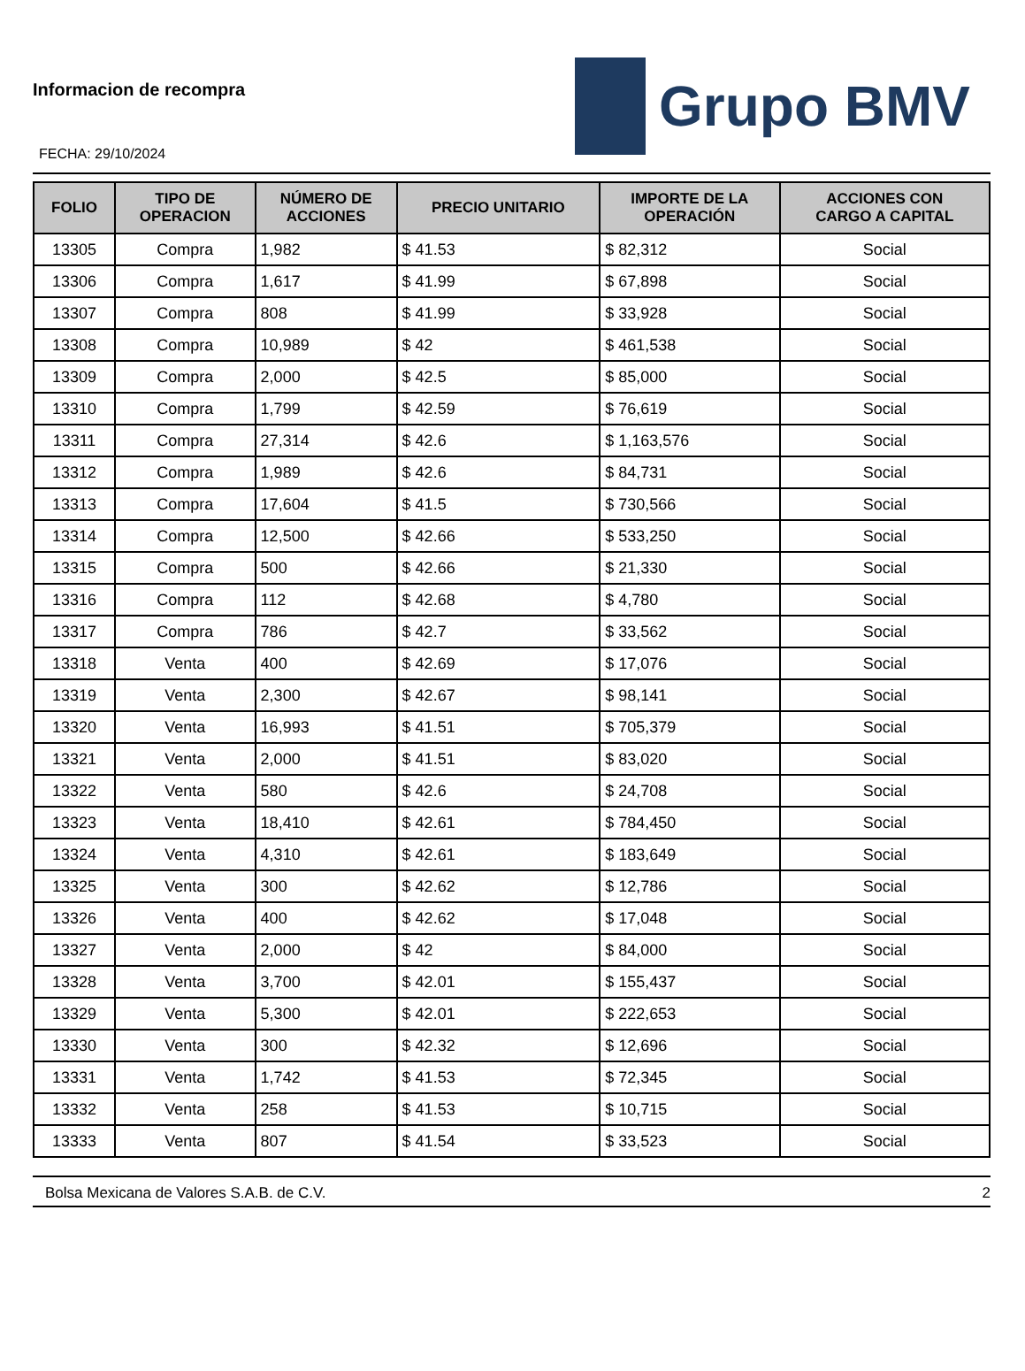Informacion de recompra
FECHA: 29/10/2024
Grupo BMV
| FOLIO | TIPO DE OPERACION | NÚMERO DE ACCIONES | PRECIO UNITARIO | IMPORTE DE LA OPERACIÓN | ACCIONES CON CARGO A CAPITAL |
| --- | --- | --- | --- | --- | --- |
| 13305 | Compra | 1,982 | $ 41.53 | $ 82,312 | Social |
| 13306 | Compra | 1,617 | $ 41.99 | $ 67,898 | Social |
| 13307 | Compra | 808 | $ 41.99 | $ 33,928 | Social |
| 13308 | Compra | 10,989 | $ 42 | $ 461,538 | Social |
| 13309 | Compra | 2,000 | $ 42.5 | $ 85,000 | Social |
| 13310 | Compra | 1,799 | $ 42.59 | $ 76,619 | Social |
| 13311 | Compra | 27,314 | $ 42.6 | $ 1,163,576 | Social |
| 13312 | Compra | 1,989 | $ 42.6 | $ 84,731 | Social |
| 13313 | Compra | 17,604 | $ 41.5 | $ 730,566 | Social |
| 13314 | Compra | 12,500 | $ 42.66 | $ 533,250 | Social |
| 13315 | Compra | 500 | $ 42.66 | $ 21,330 | Social |
| 13316 | Compra | 112 | $ 42.68 | $ 4,780 | Social |
| 13317 | Compra | 786 | $ 42.7 | $ 33,562 | Social |
| 13318 | Venta | 400 | $ 42.69 | $ 17,076 | Social |
| 13319 | Venta | 2,300 | $ 42.67 | $ 98,141 | Social |
| 13320 | Venta | 16,993 | $ 41.51 | $ 705,379 | Social |
| 13321 | Venta | 2,000 | $ 41.51 | $ 83,020 | Social |
| 13322 | Venta | 580 | $ 42.6 | $ 24,708 | Social |
| 13323 | Venta | 18,410 | $ 42.61 | $ 784,450 | Social |
| 13324 | Venta | 4,310 | $ 42.61 | $ 183,649 | Social |
| 13325 | Venta | 300 | $ 42.62 | $ 12,786 | Social |
| 13326 | Venta | 400 | $ 42.62 | $ 17,048 | Social |
| 13327 | Venta | 2,000 | $ 42 | $ 84,000 | Social |
| 13328 | Venta | 3,700 | $ 42.01 | $ 155,437 | Social |
| 13329 | Venta | 5,300 | $ 42.01 | $ 222,653 | Social |
| 13330 | Venta | 300 | $ 42.32 | $ 12,696 | Social |
| 13331 | Venta | 1,742 | $ 41.53 | $ 72,345 | Social |
| 13332 | Venta | 258 | $ 41.53 | $ 10,715 | Social |
| 13333 | Venta | 807 | $ 41.54 | $ 33,523 | Social |
Bolsa Mexicana de Valores S.A.B. de C.V. 2